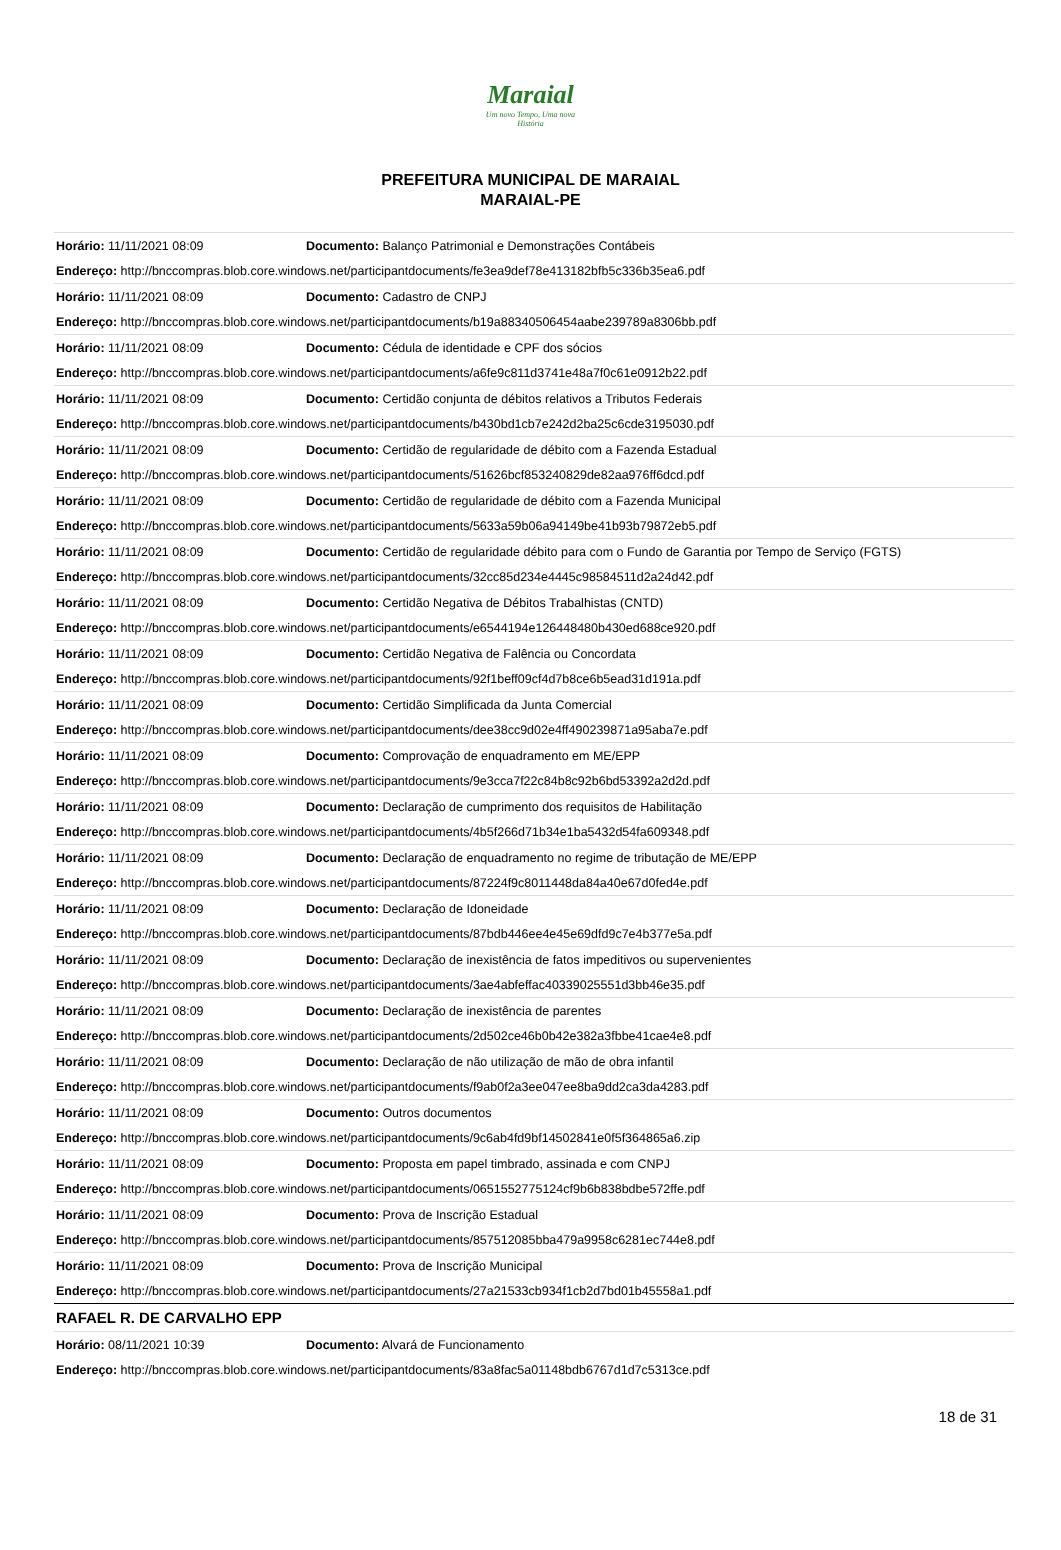Maraial
Um novo Tempo, Uma nova História
PREFEITURA MUNICIPAL DE MARAIAL
MARAIAL-PE
| Horário: 11/11/2021 08:09 | Documento: Balanço Patrimonial e Demonstrações Contábeis |
| Endereço: http://bnccompras.blob.core.windows.net/participantdocuments/fe3ea9def78e413182bfb5c336b35ea6.pdf | |
| Horário: 11/11/2021 08:09 | Documento: Cadastro de CNPJ |
| Endereço: http://bnccompras.blob.core.windows.net/participantdocuments/b19a88340506454aabe239789a8306bb.pdf | |
| Horário: 11/11/2021 08:09 | Documento: Cédula de identidade e CPF dos sócios |
| Endereço: http://bnccompras.blob.core.windows.net/participantdocuments/a6fe9c811d3741e48a7f0c61e0912b22.pdf | |
| Horário: 11/11/2021 08:09 | Documento: Certidão conjunta de débitos relativos a Tributos Federais |
| Endereço: http://bnccompras.blob.core.windows.net/participantdocuments/b430bd1cb7e242d2ba25c6cde3195030.pdf | |
| Horário: 11/11/2021 08:09 | Documento: Certidão de regularidade de débito com a Fazenda Estadual |
| Endereço: http://bnccompras.blob.core.windows.net/participantdocuments/51626bcf853240829de82aa976ff6dcd.pdf | |
| Horário: 11/11/2021 08:09 | Documento: Certidão de regularidade de débito com a Fazenda Municipal |
| Endereço: http://bnccompras.blob.core.windows.net/participantdocuments/5633a59b06a94149be41b93b79872eb5.pdf | |
| Horário: 11/11/2021 08:09 | Documento: Certidão de regularidade débito para com o Fundo de Garantia por Tempo de Serviço (FGTS) |
| Endereço: http://bnccompras.blob.core.windows.net/participantdocuments/32cc85d234e4445c98584511d2a24d42.pdf | |
| Horário: 11/11/2021 08:09 | Documento: Certidão Negativa de Débitos Trabalhistas (CNTD) |
| Endereço: http://bnccompras.blob.core.windows.net/participantdocuments/e6544194e126448480b430ed688ce920.pdf | |
| Horário: 11/11/2021 08:09 | Documento: Certidão Negativa de Falência ou Concordata |
| Endereço: http://bnccompras.blob.core.windows.net/participantdocuments/92f1beff09cf4d7b8ce6b5ead31d191a.pdf | |
| Horário: 11/11/2021 08:09 | Documento: Certidão Simplificada da Junta Comercial |
| Endereço: http://bnccompras.blob.core.windows.net/participantdocuments/dee38cc9d02e4ff490239871a95aba7e.pdf | |
| Horário: 11/11/2021 08:09 | Documento: Comprovação de enquadramento em ME/EPP |
| Endereço: http://bnccompras.blob.core.windows.net/participantdocuments/9e3cca7f22c84b8c92b6bd53392a2d2d.pdf | |
| Horário: 11/11/2021 08:09 | Documento: Declaração de cumprimento dos requisitos de Habilitação |
| Endereço: http://bnccompras.blob.core.windows.net/participantdocuments/4b5f266d71b34e1ba5432d54fa609348.pdf | |
| Horário: 11/11/2021 08:09 | Documento: Declaração de enquadramento no regime de tributação de ME/EPP |
| Endereço: http://bnccompras.blob.core.windows.net/participantdocuments/87224f9c8011448da84a40e67d0fed4e.pdf | |
| Horário: 11/11/2021 08:09 | Documento: Declaração de Idoneidade |
| Endereço: http://bnccompras.blob.core.windows.net/participantdocuments/87bdb446ee4e45e69dfd9c7e4b377e5a.pdf | |
| Horário: 11/11/2021 08:09 | Documento: Declaração de inexistência de fatos impeditivos ou supervenientes |
| Endereço: http://bnccompras.blob.core.windows.net/participantdocuments/3ae4abfeffac40339025551d3bb46e35.pdf | |
| Horário: 11/11/2021 08:09 | Documento: Declaração de inexistência de parentes |
| Endereço: http://bnccompras.blob.core.windows.net/participantdocuments/2d502ce46b0b42e382a3fbbe41cae4e8.pdf | |
| Horário: 11/11/2021 08:09 | Documento: Declaração de não utilização de mão de obra infantil |
| Endereço: http://bnccompras.blob.core.windows.net/participantdocuments/f9ab0f2a3ee047ee8ba9dd2ca3da4283.pdf | |
| Horário: 11/11/2021 08:09 | Documento: Outros documentos |
| Endereço: http://bnccompras.blob.core.windows.net/participantdocuments/9c6ab4fd9bf14502841e0f5f364865a6.zip | |
| Horário: 11/11/2021 08:09 | Documento: Proposta em papel timbrado, assinada e com CNPJ |
| Endereço: http://bnccompras.blob.core.windows.net/participantdocuments/0651552775124cf9b6b838bdbe572ffe.pdf | |
| Horário: 11/11/2021 08:09 | Documento: Prova de Inscrição Estadual |
| Endereço: http://bnccompras.blob.core.windows.net/participantdocuments/857512085bba479a9958c6281ec744e8.pdf | |
| Horário: 11/11/2021 08:09 | Documento: Prova de Inscrição Municipal |
| Endereço: http://bnccompras.blob.core.windows.net/participantdocuments/27a21533cb934f1cb2d7bd01b45558a1.pdf | |
| RAFAEL R. DE CARVALHO EPP | |
| Horário: 08/11/2021 10:39 | Documento: Alvará de Funcionamento |
| Endereço: http://bnccompras.blob.core.windows.net/participantdocuments/83a8fac5a01148bdb6767d1d7c5313ce.pdf | |
18 de 31